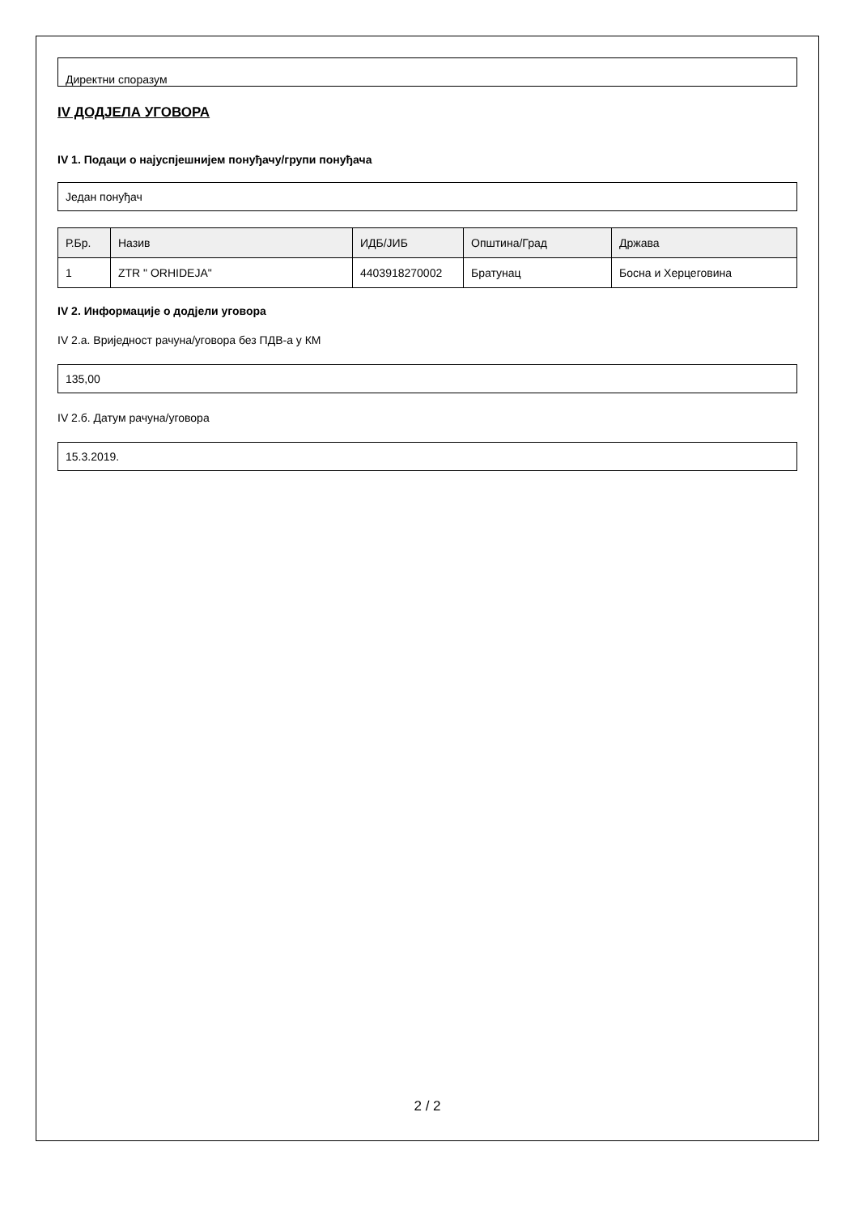Директни споразум
IV ДОДЈЕЛА УГОВОРА
IV 1. Подаци о најуспјешнијем понуђачу/групи понуђача
Један понуђач
| Р.Бр. | Назив | ИДБ/ЈИБ | Општина/Град | Држава |
| --- | --- | --- | --- | --- |
| 1 | ZTR " ORHIDEJA" | 4403918270002 | Братунац | Босна и Херцеговина |
IV 2. Информације о додјели уговора
IV 2.а. Вриједност рачуна/уговора без ПДВ-а у КМ
135,00
IV 2.б. Датум рачуна/уговора
15.3.2019.
2 / 2